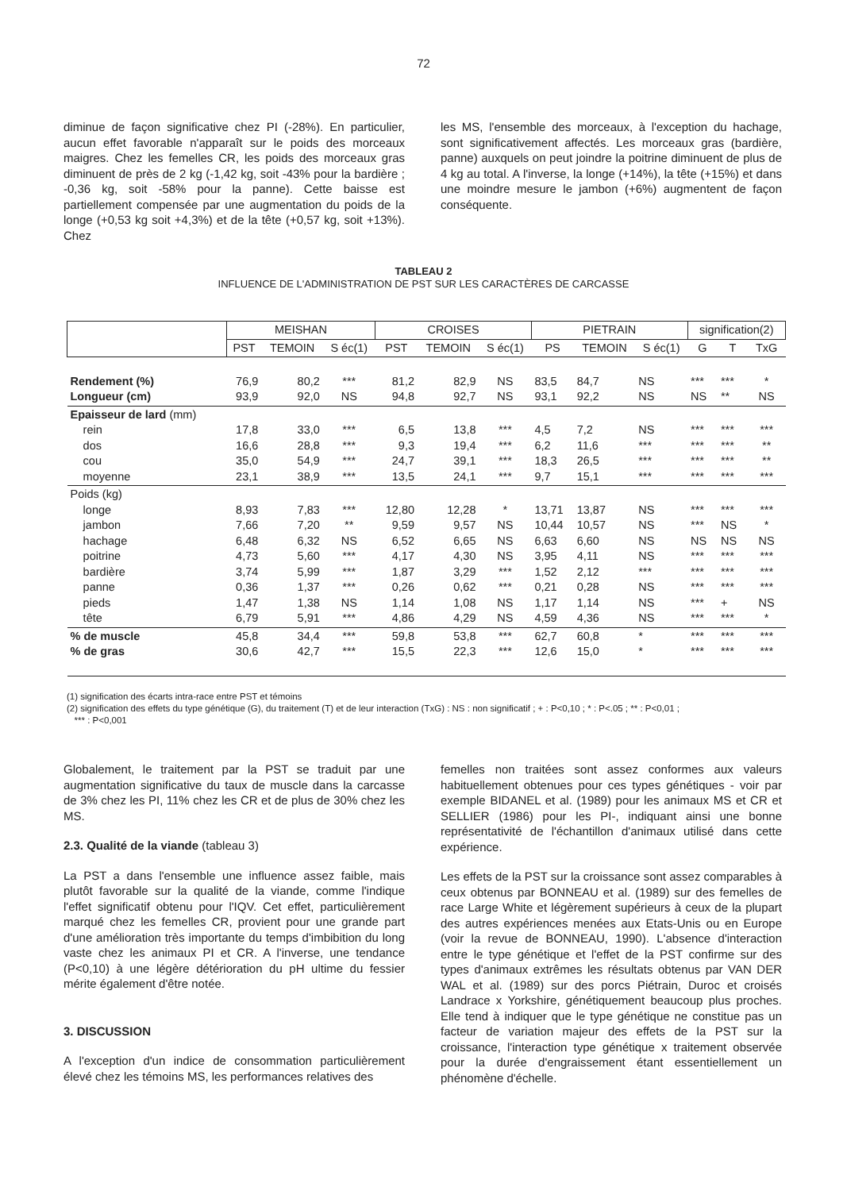72
diminue de façon significative chez PI (-28%). En particulier, aucun effet favorable n'apparaît sur le poids des morceaux maigres. Chez les femelles CR, les poids des morceaux gras diminuent de près de 2 kg (-1,42 kg, soit -43% pour la bardière ; -0,36 kg, soit -58% pour la panne). Cette baisse est partiellement compensée par une augmentation du poids de la longe (+0,53 kg soit +4,3%) et de la tête (+0,57 kg, soit +13%). Chez
les MS, l'ensemble des morceaux, à l'exception du hachage, sont significativement affectés. Les morceaux gras (bardière, panne) auxquels on peut joindre la poitrine diminuent de plus de 4 kg au total. A l'inverse, la longe (+14%), la tête (+15%) et dans une moindre mesure le jambon (+6%) augmentent de façon conséquente.
TABLEAU 2
INFLUENCE DE L'ADMINISTRATION DE PST SUR LES CARACTÈRES DE CARCASSE
| | MEISHAN | | | CROISES | | | PIETRAIN | | | signification(2) | | |
| --- | --- | --- | --- | --- | --- | --- | --- | --- | --- | --- | --- | --- |
| | PST | TEMOIN | S éc(1) | PST | TEMOIN | S éc(1) | PS | TEMOIN | S éc(1) | G | T | TxG |
| Rendement (%) Longueur (cm) | 76,9 93,9 | 80,2 92,0 | *** NS | 81,2 94,8 | 82,9 92,7 | NS NS | 83,5 93,1 | 84,7 92,2 | NS NS | *** NS | *** ** | * NS |
| Epaisseur de lard (mm) rein dos cou moyenne | 17,8 16,6 35,0 23,1 | 33,0 28,8 54,9 38,9 | *** *** *** *** | 6,5 9,3 24,7 13,5 | 13,8 19,4 39,1 24,1 | *** *** *** *** | 4,5 6,2 18,3 9,7 | 7,2 11,6 26,5 15,1 | NS *** *** *** | *** *** *** *** | *** *** *** *** | *** ** ** *** |
| Poids (kg) longe jambon hachage poitrine bardière panne pieds tête | 8,93 7,66 6,48 4,73 3,74 0,36 1,47 6,79 | 7,83 7,20 6,32 5,60 5,99 1,37 1,38 5,91 | *** ** NS *** *** *** NS *** | 12,80 9,59 6,52 4,17 1,87 0,26 1,14 4,86 | 12,28 9,57 6,65 4,30 3,29 0,62 1,08 4,29 | * NS NS NS *** *** NS NS | 13,71 10,44 6,63 3,95 1,52 0,21 1,17 4,59 | 13,87 10,57 6,60 4,11 2,12 0,28 1,14 4,36 | NS NS NS NS *** NS NS NS | *** *** NS *** *** *** *** *** | *** NS NS *** *** *** + *** | *** * NS *** *** *** NS * |
| % de muscle % de gras | 45,8 30,6 | 34,4 42,7 | *** *** | 59,8 15,5 | 53,8 22,3 | *** *** | 62,7 12,6 | 60,8 15,0 | * * | *** *** | *** *** | *** *** |
(1) signification des écarts intra-race entre PST et témoins
(2) signification des effets du type génétique (G), du traitement (T) et de leur interaction (TxG) : NS : non significatif ; + : P<0,10 ; * : P<.05 ; ** : P<0,01 ;
*** : P<0,001
Globalement, le traitement par la PST se traduit par une augmentation significative du taux de muscle dans la carcasse de 3% chez les PI, 11% chez les CR et de plus de 30% chez les MS.
2.3. Qualité de la viande (tableau 3)
La PST a dans l'ensemble une influence assez faible, mais plutôt favorable sur la qualité de la viande, comme l'indique l'effet significatif obtenu pour l'IQV. Cet effet, particulièrement marqué chez les femelles CR, provient pour une grande part d'une amélioration très importante du temps d'imbibition du long vaste chez les animaux PI et CR. A l'inverse, une tendance (P<0,10) à une légère détérioration du pH ultime du fessier mérite également d'être notée.
3. DISCUSSION
A l'exception d'un indice de consommation particulièrement élevé chez les témoins MS, les performances relatives des
femelles non traitées sont assez conformes aux valeurs habituellement obtenues pour ces types génétiques - voir par exemple BIDANEL et al. (1989) pour les animaux MS et CR et SELLIER (1986) pour les PI-, indiquant ainsi une bonne représentativité de l'échantillon d'animaux utilisé dans cette expérience.
Les effets de la PST sur la croissance sont assez comparables à ceux obtenus par BONNEAU et al. (1989) sur des femelles de race Large White et légèrement supérieurs à ceux de la plupart des autres expériences menées aux Etats-Unis ou en Europe (voir la revue de BONNEAU, 1990). L'absence d'interaction entre le type génétique et l'effet de la PST confirme sur des types d'animaux extrêmes les résultats obtenus par VAN DER WAL et al. (1989) sur des porcs Piétrain, Duroc et croisés Landrace x Yorkshire, génétiquement beaucoup plus proches. Elle tend à indiquer que le type génétique ne constitue pas un facteur de variation majeur des effets de la PST sur la croissance, l'interaction type génétique x traitement observée pour la durée d'engraissement étant essentiellement un phénomène d'échelle.